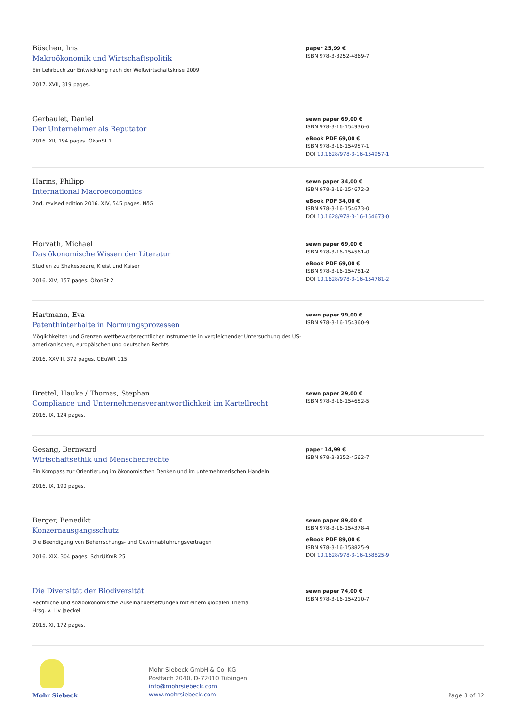Böschen, Iris
Makroökonomik und Wirtschaftspolitik
Ein Lehrbuch zur Entwicklung nach der Weltwirtschaftskrise 2009
2017. XVII, 319 pages.
paper 25,99 €
ISBN 978-3-8252-4869-7
Gerbaulet, Daniel
Der Unternehmer als Reputator
2016. XII, 194 pages. ÖkonSt 1
sewn paper 69,00 €
ISBN 978-3-16-154936-6
eBook PDF 69,00 €
ISBN 978-3-16-154957-1
DOI 10.1628/978-3-16-154957-1
Harms, Philipp
International Macroeconomics
2nd, revised edition 2016. XIV, 545 pages. NöG
sewn paper 34,00 €
ISBN 978-3-16-154672-3
eBook PDF 34,00 €
ISBN 978-3-16-154673-0
DOI 10.1628/978-3-16-154673-0
Horvath, Michael
Das ökonomische Wissen der Literatur
Studien zu Shakespeare, Kleist und Kaiser
2016. XIV, 157 pages. ÖkonSt 2
sewn paper 69,00 €
ISBN 978-3-16-154561-0
eBook PDF 69,00 €
ISBN 978-3-16-154781-2
DOI 10.1628/978-3-16-154781-2
Hartmann, Eva
Patenthinterhalte in Normungsprozessen
Möglichkeiten und Grenzen wettbewerbsrechtlicher Instrumente in vergleichender Untersuchung des US-amerikanischen, europäischen und deutschen Rechts
2016. XXVIII, 372 pages. GEuWR 115
sewn paper 99,00 €
ISBN 978-3-16-154360-9
Brettel, Hauke / Thomas, Stephan
Compliance und Unternehmensverantwortlichkeit im Kartellrecht
2016. IX, 124 pages.
sewn paper 29,00 €
ISBN 978-3-16-154652-5
Gesang, Bernward
Wirtschaftsethik und Menschenrechte
Ein Kompass zur Orientierung im ökonomischen Denken und im unternehmerischen Handeln
2016. IX, 190 pages.
paper 14,99 €
ISBN 978-3-8252-4562-7
Berger, Benedikt
Konzernausgangsschutz
Die Beendigung von Beherrschungs- und Gewinnabführungsverträgen
2016. XIX, 304 pages. SchrUKmR 25
sewn paper 89,00 €
ISBN 978-3-16-154378-4
eBook PDF 89,00 €
ISBN 978-3-16-158825-9
DOI 10.1628/978-3-16-158825-9
Die Diversität der Biodiversität
Rechtliche und sozioökonomische Auseinandersetzungen mit einem globalen Thema
Hrsg. v. Liv Jaeckel
2015. XI, 172 pages.
sewn paper 74,00 €
ISBN 978-3-16-154210-7
Mohr Siebeck
Mohr Siebeck GmbH & Co. KG
Postfach 2040, D-72010 Tübingen
info@mohrsiebeck.com
www.mohrsiebeck.com
Page 3 of 12